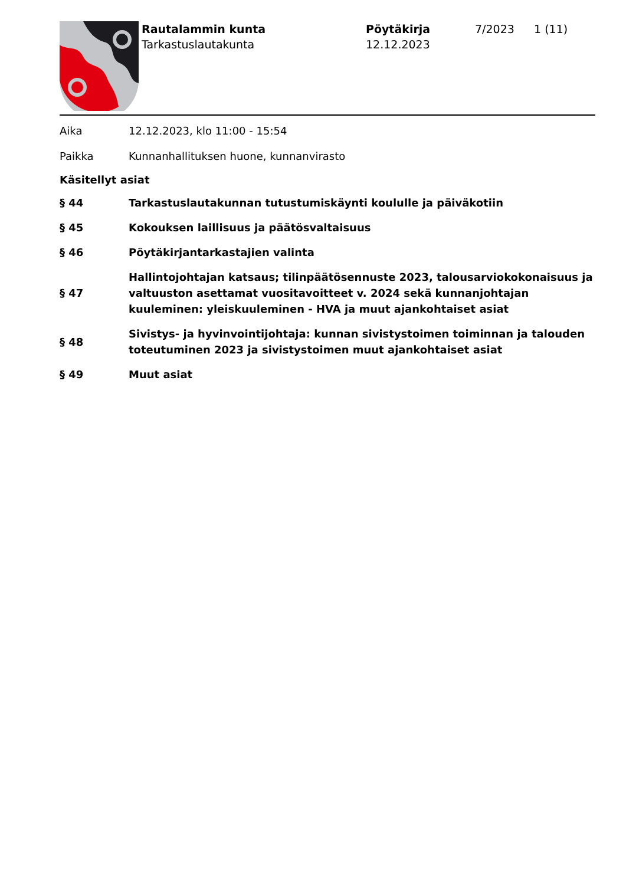Rautalammin kunta
Tarkastuslautakunta
Pöytäkirja
12.12.2023
7/2023 1 (11)
Aika 12.12.2023, klo 11:00 - 15:54
Paikka Kunnanhallituksen huone, kunnanvirasto
Käsitellyt asiat
§ 44
Tarkastuslautakunnan tutustumiskäynti koululle ja päiväkotiin
§ 45
Kokouksen laillisuus ja päätösvaltaisuus
§ 46
Pöytäkirjantarkastajien valinta
§ 47
Hallintojohtajan katsaus; tilinpäätösennuste 2023, talousarviokokonaisuus ja valtuuston asettamat vuositavoitteet v. 2024 sekä kunnanjohtajan kuuleminen: yleiskuuleminen - HVA ja muut ajankohtaiset asiat
§ 48
Sivistys- ja hyvinvointijohtaja: kunnan sivistystoimen toiminnan ja talouden toteutuminen 2023 ja sivistystoimen muut ajankohtaiset asiat
§ 49 Muut asiat